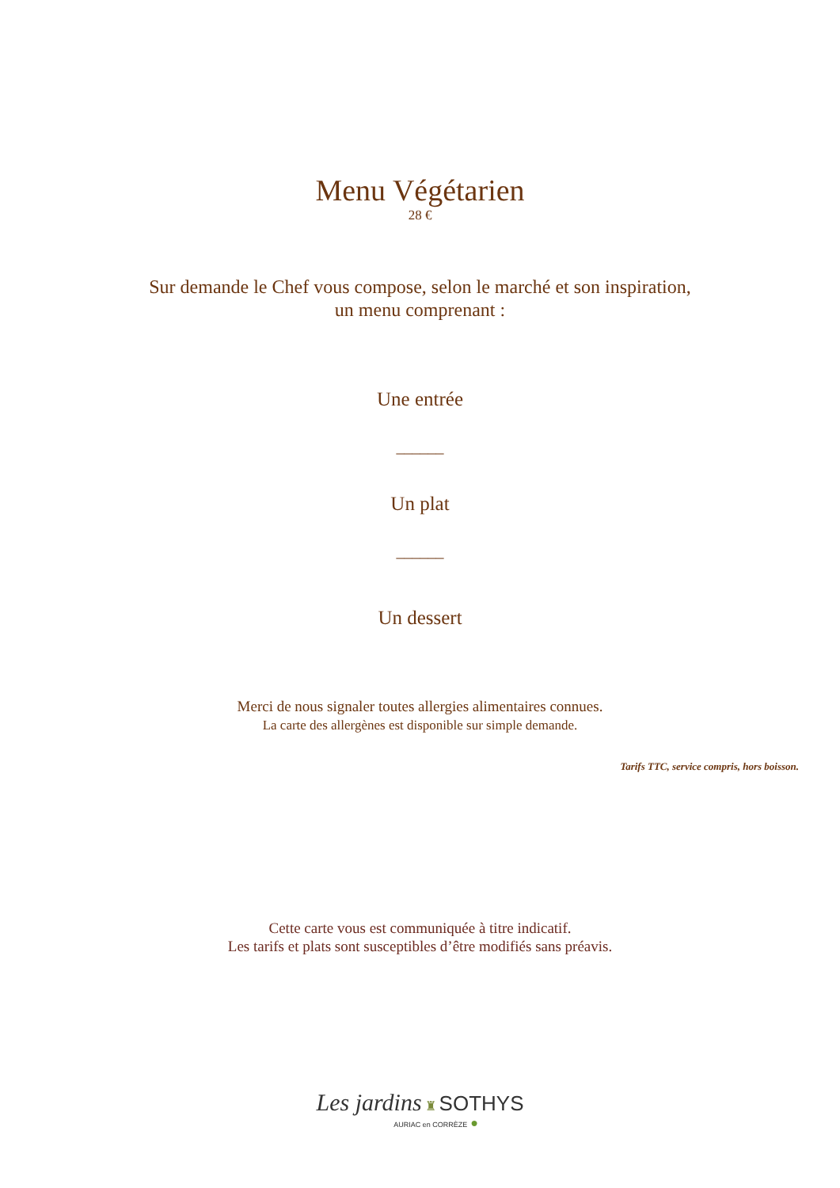Menu Végétarien
28 €
Sur demande le Chef vous compose, selon le marché et son inspiration,
un menu comprenant :
Une entrée
______
Un plat
______
Un dessert
Merci de nous signaler toutes allergies alimentaires connues.
La carte des allergènes est disponible sur simple demande.
Tarifs TTC, service compris, hors boisson.
Cette carte vous est communiquée à titre indicatif.
Les tarifs et plats sont susceptibles d’être modifiés sans préavis.
Les jardins ♜ SOTHYS
AURIAC en CORRÈZE ●